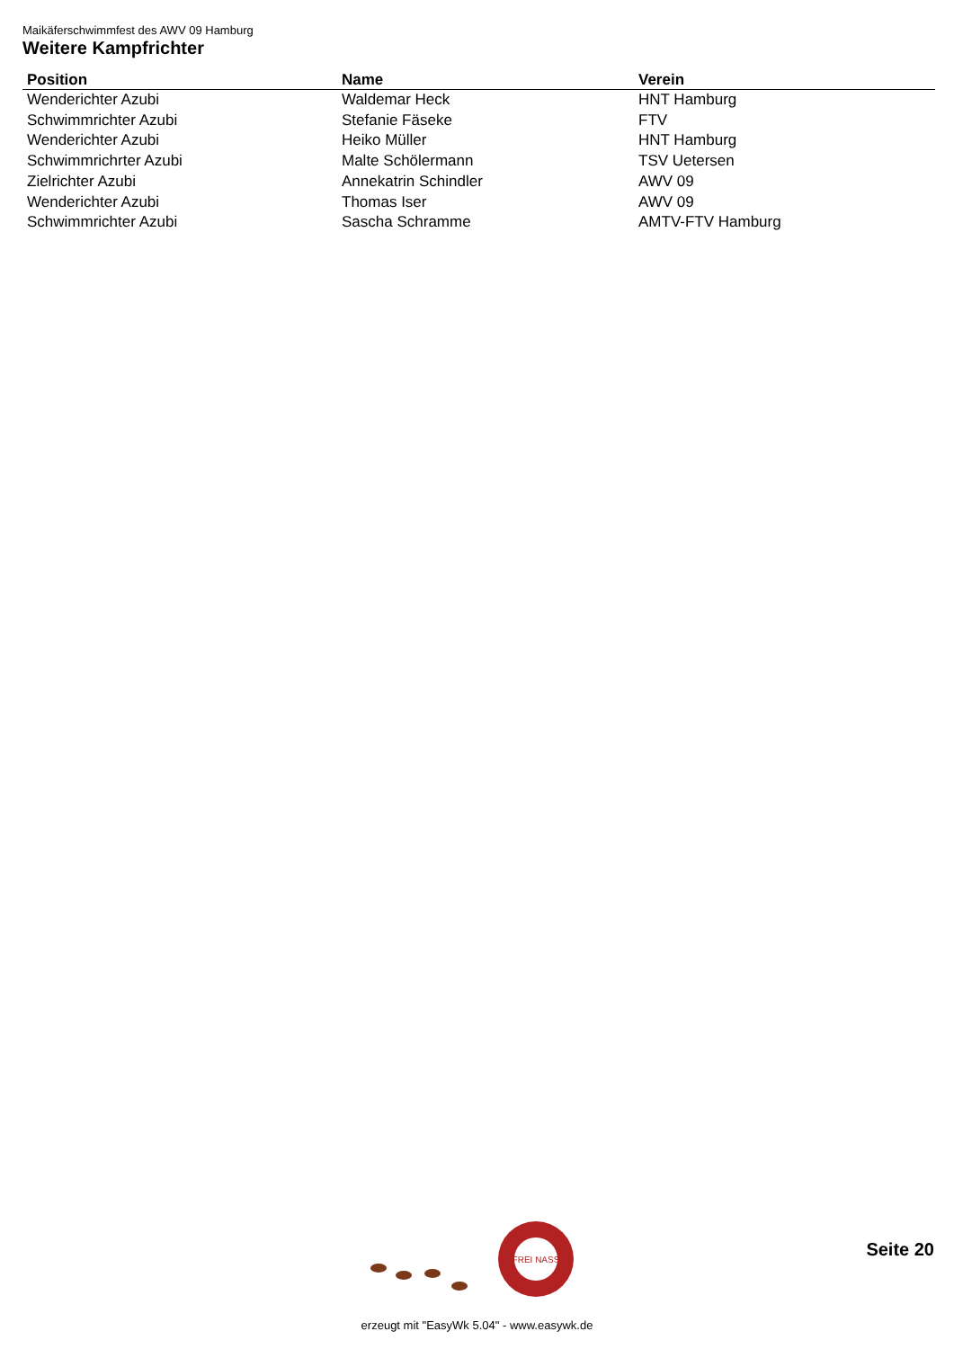Maikäferschwimmfest des AWV 09 Hamburg
Weitere Kampfrichter
| Position | Name | Verein |
| --- | --- | --- |
| Wenderichter Azubi | Waldemar Heck | HNT Hamburg |
| Schwimmrichter Azubi | Stefanie Fäseke | FTV |
| Wenderichter Azubi | Heiko Müller | HNT Hamburg |
| Schwimmrichrter Azubi | Malte Schölermann | TSV Uetersen |
| Zielrichter Azubi | Annekatrin Schindler | AWV 09 |
| Wenderichter Azubi | Thomas Iser | AWV 09 |
| Schwimmrichter Azubi | Sascha Schramme | AMTV-FTV Hamburg |
FREI NASS
Seite 20
erzeugt mit "EasyWk 5.04" - www.easywk.de